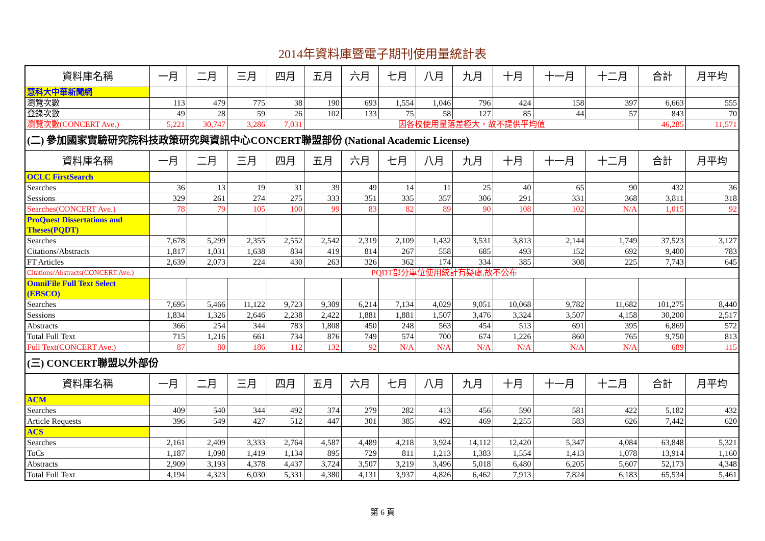2014年資料庫暨電子期刊使用量統計表
| 資料庫名稱 | 一月 | 二月 | 三月 | 四月 | 五月 | 六月 | 七月 | 八月 | 九月 | 十月 | 十一月 | 十二月 | 合計 | 月平均 |
| --- | --- | --- | --- | --- | --- | --- | --- | --- | --- | --- | --- | --- | --- | --- |
| 慧科大中華新聞網 | | | | | | | | | | | | | | |
| 瀏覽次數 | 113 | 479 | 775 | 38 | 190 | 693 | 1,554 | 1,046 | 796 | 424 | 158 | 397 | 6,663 | 555 |
| 登錄次數 | 49 | 28 | 59 | 26 | 102 | 133 | 75 | 58 | 127 | 85 | 44 | 57 | 843 | 70 |
| 瀏覽次數(CONCERT Ave.) | 5,221 | 30,747 | 3,286 | 7,031 | 因各校使用量落差極大，故不提供平均值 | | | | | | | | 46,285 | 11,571 |
| (二) 參加國家實驗研究院科技政策研究與資訊中心CONCERT聯盟部份 (National Academic License) | | | | | | | | | | | | | | |
| 資料庫名稱 | 一月 | 二月 | 三月 | 四月 | 五月 | 六月 | 七月 | 八月 | 九月 | 十月 | 十一月 | 十二月 | 合計 | 月平均 |
| OCLC FirstSearch | | | | | | | | | | | | | | |
| Searches | 36 | 13 | 19 | 31 | 39 | 49 | 14 | 11 | 25 | 40 | 65 | 90 | 432 | 36 |
| Sessions | 329 | 261 | 274 | 275 | 333 | 351 | 335 | 357 | 306 | 291 | 331 | 368 | 3,811 | 318 |
| Searches(CONCERT Ave.) | 78 | 79 | 105 | 100 | 99 | 83 | 82 | 89 | 90 | 108 | 102 | N/A | 1,015 | 92 |
| ProQuest Dissertations and Theses(PQDT) | | | | | | | | | | | | | | |
| Searches | 7,678 | 5,299 | 2,355 | 2,552 | 2,542 | 2,319 | 2,109 | 1,432 | 3,531 | 3,813 | 2,144 | 1,749 | 37,523 | 3,127 |
| Citations/Abstracts | 1,817 | 1,031 | 1,638 | 834 | 419 | 814 | 267 | 558 | 685 | 493 | 152 | 692 | 9,400 | 783 |
| FT Articles | 2,639 | 2,073 | 224 | 430 | 263 | 326 | 362 | 174 | 334 | 385 | 308 | 225 | 7,743 | 645 |
| Citations/Abstracts(CONCERT Ave.) | PQDT部分單位使用統計有疑慮,故不公布 | | | | | | | | | | | | | |
| OmniFile Full Text Select (EBSCO) | | | | | | | | | | | | | | |
| Searches | 7,695 | 5,466 | 11,122 | 9,723 | 9,309 | 6,214 | 7,134 | 4,029 | 9,051 | 10,068 | 9,782 | 11,682 | 101,275 | 8,440 |
| Sessions | 1,834 | 1,326 | 2,646 | 2,238 | 2,422 | 1,881 | 1,881 | 1,507 | 3,476 | 3,324 | 3,507 | 4,158 | 30,200 | 2,517 |
| Abstracts | 366 | 254 | 344 | 783 | 1,808 | 450 | 248 | 563 | 454 | 513 | 691 | 395 | 6,869 | 572 |
| Total Full Text | 715 | 1,216 | 661 | 734 | 876 | 749 | 574 | 700 | 674 | 1,226 | 860 | 765 | 9,750 | 813 |
| Full Text(CONCERT Ave.) | 87 | 80 | 186 | 112 | 132 | 92 | N/A | N/A | N/A | N/A | N/A | N/A | 689 | 115 |
| (三) CONCERT聯盟以外部份 | | | | | | | | | | | | | | |
| 資料庫名稱 | 一月 | 二月 | 三月 | 四月 | 五月 | 六月 | 七月 | 八月 | 九月 | 十月 | 十一月 | 十二月 | 合計 | 月平均 |
| ACM | | | | | | | | | | | | | | |
| Searches | 409 | 540 | 344 | 492 | 374 | 279 | 282 | 413 | 456 | 590 | 581 | 422 | 5,182 | 432 |
| Article Requests | 396 | 549 | 427 | 512 | 447 | 301 | 385 | 492 | 469 | 2,255 | 583 | 626 | 7,442 | 620 |
| ACS | | | | | | | | | | | | | | |
| Searches | 2,161 | 2,409 | 3,333 | 2,764 | 4,587 | 4,489 | 4,218 | 3,924 | 14,112 | 12,420 | 5,347 | 4,084 | 63,848 | 5,321 |
| ToCs | 1,187 | 1,098 | 1,419 | 1,134 | 895 | 729 | 811 | 1,213 | 1,383 | 1,554 | 1,413 | 1,078 | 13,914 | 1,160 |
| Abstracts | 2,909 | 3,193 | 4,378 | 4,437 | 3,724 | 3,507 | 3,219 | 3,496 | 5,018 | 6,480 | 6,205 | 5,607 | 52,173 | 4,348 |
| Total Full Text | 4,194 | 4,323 | 6,030 | 5,331 | 4,380 | 4,131 | 3,937 | 4,826 | 6,462 | 7,913 | 7,824 | 6,183 | 65,534 | 5,461 |
第 6 頁